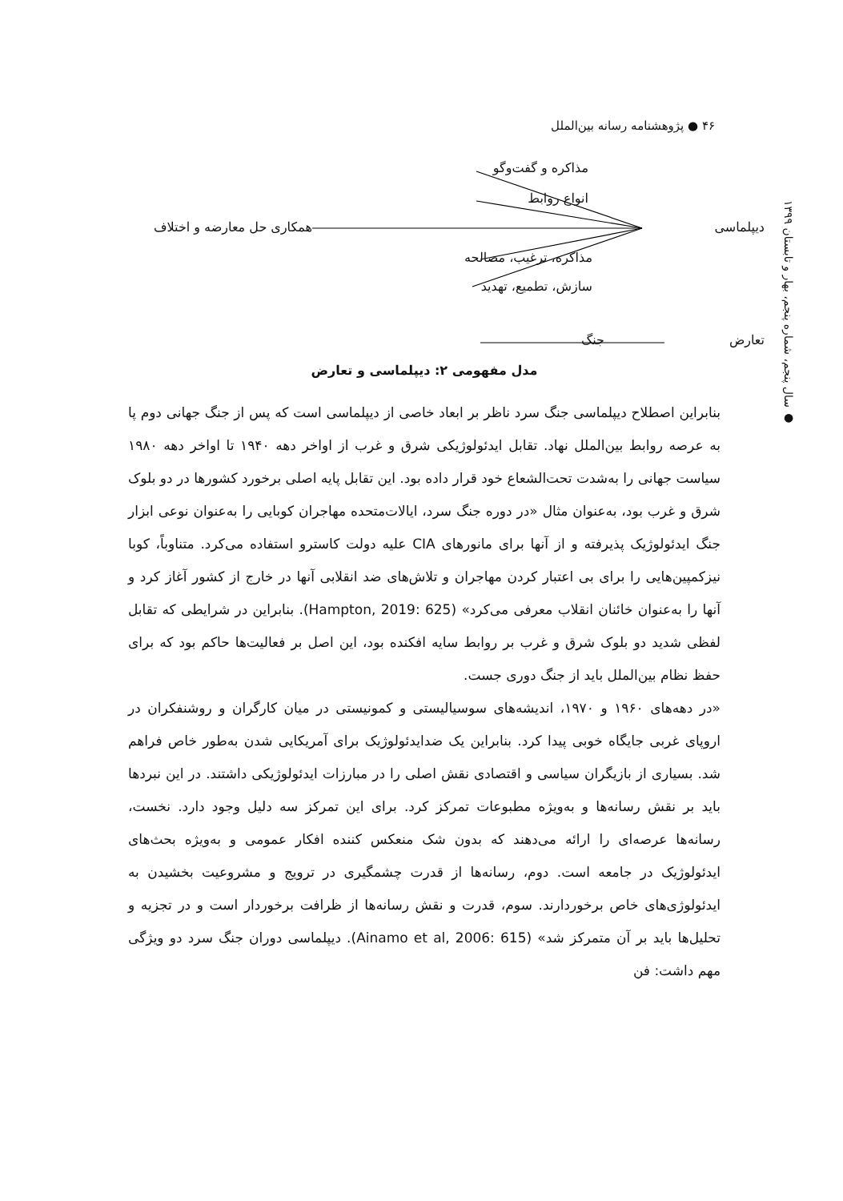۴۶ ● پژوهشنامه رسانه بین‌الملل
● سال پنجم، شماره پنجم، بهار و تابستان ۱۳۹۹
مذاکره و گفت‌وگو
انواع روابط
دیپلماسی همکاری حل معارضه و اختلاف
مذاکره، ترغیب، مصالحه
سازش، تطمیع، تهدید
تعارض جنگ
مدل مفهومی ۲: دیپلماسی و تعارض
بنابراین اصطلاح دیپلماسی جنگ سرد ناظر بر ابعاد خاصی از دیپلماسی است که پس از جنگ جهانی دوم پا به عرصه روابط بین‌الملل نهاد. تقابل ایدئولوژیکی شرق و غرب از اواخر دهه ۱۹۴۰ تا اواخر دهه ۱۹۸۰ سیاست جهانی را به‌شدت تحت‌الشعاع خود قرار داده بود. این تقابل پایه اصلی برخورد کشورها در دو بلوک شرق و غرب بود، به‌عنوان مثال «در دوره جنگ سرد، ایالات‌متحده مهاجران کوبایی را به‌عنوان نوعی ابزار جنگ ایدئولوژیک پذیرفته و از آنها برای مانورهای CIA علیه دولت کاسترو استفاده می‌کرد. متناوباً، کوبا نیزکمپین‌هایی را برای بی اعتبار کردن مهاجران و تلاش‌های ضد انقلابی آنها در خارج از کشور آغاز کرد و آنها را به‌عنوان خائنان انقلاب معرفی می‌کرد» (Hampton, 2019: 625). بنابراین در شرایطی که تقابل لفظی شدید دو بلوک شرق و غرب بر روابط سایه افکنده بود، این اصل بر فعالیت‌ها حاکم بود که برای حفظ نظام بین‌الملل باید از جنگ دوری جست.
«در دهه‌های ۱۹۶۰ و ۱۹۷۰، اندیشه‌های سوسیالیستی و کمونیستی در میان کارگران و روشنفکران در اروپای غربی جایگاه خوبی پیدا کرد. بنابراین یک ضدایدئولوژیک برای آمریکایی شدن به‌طور خاص فراهم شد. بسیاری از بازیگران سیاسی و اقتصادی نقش اصلی را در مبارزات ایدئولوژیکی داشتند. در این نبردها باید بر نقش رسانه‌ها و به‌ویژه مطبوعات تمرکز کرد. برای این تمرکز سه دلیل وجود دارد. نخست، رسانه‌ها عرصه‌ای را ارائه می‌دهند که بدون شک منعکس کننده افکار عمومی و به‌ویژه بحث‌های ایدئولوژیک در جامعه است. دوم، رسانه‌ها از قدرت چشمگیری در ترویج و مشروعیت بخشیدن به ایدئولوژی‌های خاص برخوردارند. سوم، قدرت و نقش رسانه‌ها از ظرافت برخوردار است و در تجزیه و تحلیل‌ها باید بر آن متمرکز شد» (Ainamo et al, 2006: 615). دیپلماسی دوران جنگ سرد دو ویژگی مهم داشت: فن